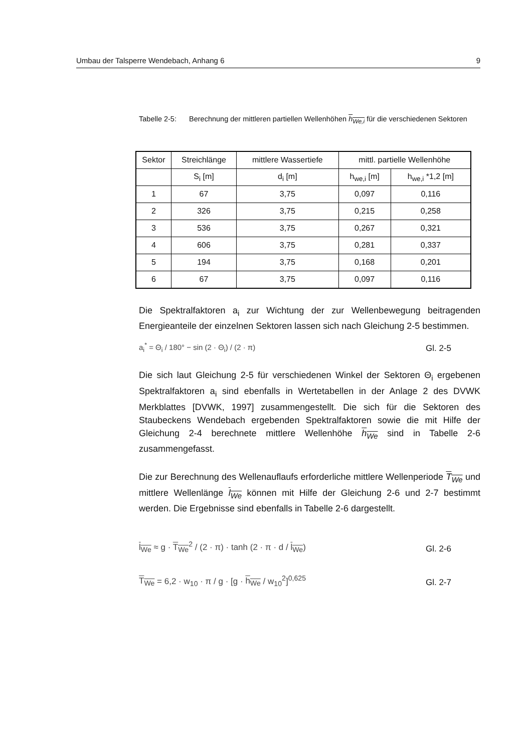Umbau der Talsperre Wendebach, Anhang 6 9
Tabelle 2-5:
Berechnung der mittleren partiellen Wellenhöhen h<sub>We,i</sub> für die verschiedenen Sektoren
| Sektor | Streichlänge | mittlere Wassertiefe | mittl. partielle Wellenhöhe | |
| --- | --- | --- | --- | --- |
| | S<sub>i</sub> [m] | d<sub>i</sub> [m] | h<sub>we,i</sub> [m] | h<sub>we,i</sub> *1,2 [m] |
| 1 | 67 | 3,75 | 0,097 | 0,116 |
| 2 | 326 | 3,75 | 0,215 | 0,258 |
| 3 | 536 | 3,75 | 0,267 | 0,321 |
| 4 | 606 | 3,75 | 0,281 | 0,337 |
| 5 | 194 | 3,75 | 0,168 | 0,201 |
| 6 | 67 | 3,75 | 0,097 | 0,116 |
Die Spektralfaktoren a<sub>i</sub> zur Wichtung der zur Wellenbewegung beitragenden Energieanteile der einzelnen Sektoren lassen sich nach Gleichung 2-5 bestimmen.
a<sub>i</sub><sup>*</sup> = Θ<sub>i</sub> / 180° − sin (2 · Θ<sub>i</sub>) / (2 · π) Gl. 2-5
Die sich laut Gleichung 2-5 für verschiedenen Winkel der Sektoren Θ<sub>i</sub> ergebenen Spektralfaktoren a<sub>i</sub> sind ebenfalls in Wertetabellen in der Anlage 2 des DVWK Merkblattes [DVWK, 1997] zusammengestellt. Die sich für die Sektoren des Staubeckens Wendebach ergebenden Spektralfaktoren sowie die mit Hilfe der Gleichung 2-4 berechnete mittlere Wellenhöhe h<sub>We</sub> sind in Tabelle 2-6 zusammengefasst.
Die zur Berechnung des Wellenauflaufs erforderliche mittlere Wellenperiode T<sub>We</sub> und mittlere Wellenlänge l<sub>We</sub> können mit Hilfe der Gleichung 2-6 und 2-7 bestimmt werden. Die Ergebnisse sind ebenfalls in Tabelle 2-6 dargestellt.
l<sub>We</sub> ≈ g · T<sub>We</sub><sup>2</sup> / (2 · π) · tanh (2 · π · d / l<sub>We</sub>) Gl. 2-6
T<sub>We</sub> = 6,2 · w<sub>10</sub> · π / g · [g · h<sub>We</sub> / w<sub>10</sub><sup>2</sup>]<sup>0,625</sup> Gl. 2-7